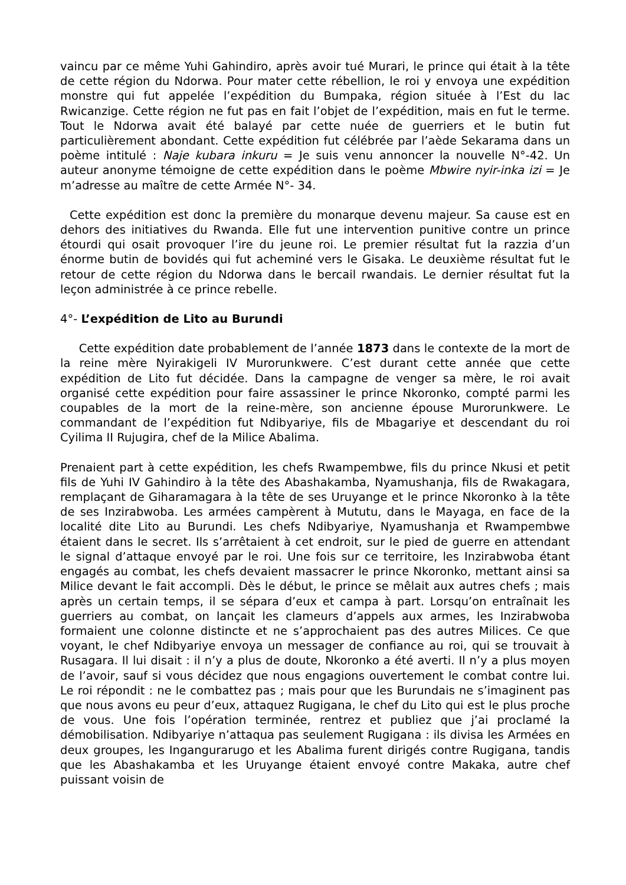vaincu par ce même Yuhi Gahindiro, après avoir tué Murari, le prince qui était à la tête de cette région du Ndorwa. Pour mater cette rébellion, le roi y envoya une expédition monstre qui fut appelée l’expédition du Bumpaka, région située à l’Est du lac Rwicanzige. Cette région ne fut pas en fait l’objet de l’expédition, mais en fut le terme. Tout le Ndorwa avait été balayé par cette nuée de guerriers et le butin fut particulièrement abondant. Cette expédition fut célébrée par l’aède Sekarama dans un poème intitulé : Naje kubara inkuru = Je suis venu annoncer la nouvelle N°-42. Un auteur anonyme témoigne de cette expédition dans le poème Mbwire nyir-inka izi = Je m’adresse au maître de cette Armée N°- 34.
Cette expédition est donc la première du monarque devenu majeur. Sa cause est en dehors des initiatives du Rwanda. Elle fut une intervention punitive contre un prince étourdi qui osait provoquer l’ire du jeune roi. Le premier résultat fut la razzia d’un énorme butin de bovidés qui fut acheminé vers le Gisaka. Le deuxième résultat fut le retour de cette région du Ndorwa dans le bercail rwandais. Le dernier résultat fut la leçon administrée à ce prince rebelle.
4°- L’expédition de Lito au Burundi
Cette expédition date probablement de l’année 1873 dans le contexte de la mort de la reine mère Nyirakigeli IV Murorunkwere. C’est durant cette année que cette expédition de Lito fut décidée. Dans la campagne de venger sa mère, le roi avait organisé cette expédition pour faire assassiner le prince Nkoronko, compté parmi les coupables de la mort de la reine-mère, son ancienne épouse Murorunkwere. Le commandant de l’expédition fut Ndibyariye, fils de Mbagariye et descendant du roi Cyilima II Rujugira, chef de la Milice Abalima.
Prenaient part à cette expédition, les chefs Rwampembwe, fils du prince Nkusi et petit fils de Yuhi IV Gahindiro à la tête des Abashakamba, Nyamushanja, fils de Rwakagara, remplaçant de Giharamagara à la tête de ses Uruyange et le prince Nkoronko à la tête de ses Inzirabwoba. Les armées campèrent à Mututu, dans le Mayaga, en face de la localité dite Lito au Burundi. Les chefs Ndibyariye, Nyamushanja et Rwampembwe étaient dans le secret. Ils s’arrêtaient à cet endroit, sur le pied de guerre en attendant le signal d’attaque envoyé par le roi. Une fois sur ce territoire, les Inzirabwoba étant engagés au combat, les chefs devaient massacrer le prince Nkoronko, mettant ainsi sa Milice devant le fait accompli. Dès le début, le prince se mêlait aux autres chefs ; mais après un certain temps, il se sépara d’eux et campa à part. Lorsqu’on entraînait les guerriers au combat, on lançait les clameurs d’appels aux armes, les Inzirabwoba formaient une colonne distincte et ne s’approchaient pas des autres Milices. Ce que voyant, le chef Ndibyariye envoya un messager de confiance au roi, qui se trouvait à Rusagara. Il lui disait : il n’y a plus de doute, Nkoronko a été averti. Il n’y a plus moyen de l’avoir, sauf si vous décidez que nous engagions ouvertement le combat contre lui. Le roi répondit : ne le combattez pas ; mais pour que les Burundais ne s’imaginent pas que nous avons eu peur d’eux, attaquez Rugigana, le chef du Lito qui est le plus proche de vous. Une fois l’opération terminée, rentrez et publiez que j’ai proclamé la démobilisation. Ndibyariye n’attaqua pas seulement Rugigana : ils divisa les Armées en deux groupes, les Ingangurarugo et les Abalima furent dirigés contre Rugigana, tandis que les Abashakamba et les Uruyange étaient envoyé contre Makaka, autre chef puissant voisin de